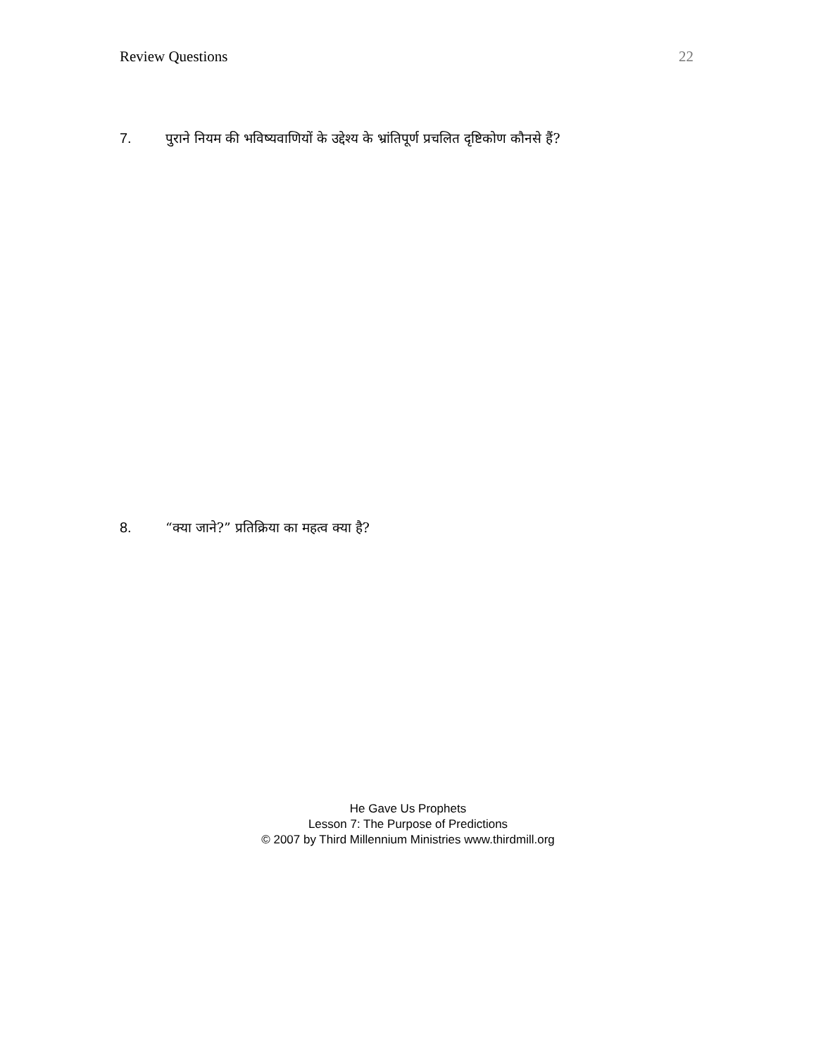Review Questions 22
7. पुराने नियम की भविष्यवाणियों के उद्देश्य के भ्रांतिपूर्ण प्रचलित दृष्टिकोण कौनसे हैं?
8. “क्या जाने?” प्रतिक्रिया का महत्व क्या है?
He Gave Us Prophets
Lesson 7: The Purpose of Predictions
© 2007 by Third Millennium Ministries www.thirdmill.org